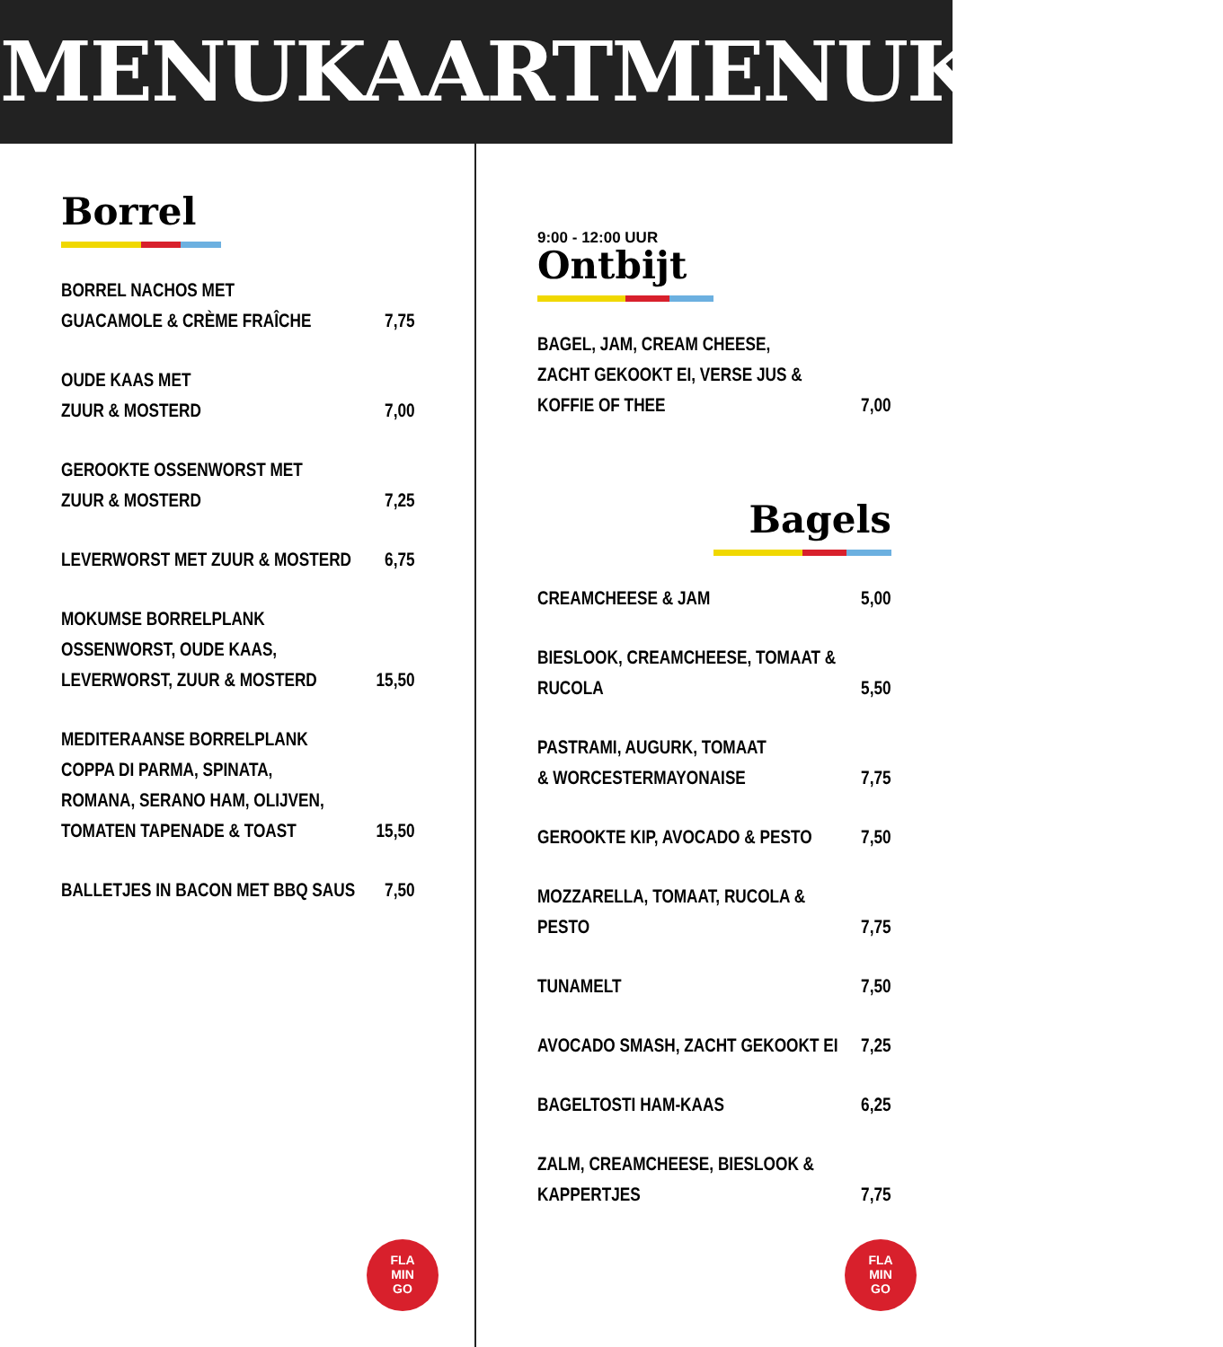MENUKAART MENUKAART
Borrel
BORREL NACHOS MET
GUACAMOLE & CRÈME FRAÎCHE 7,75
OUDE KAAS MET
ZUUR & MOSTERD 7,00
GEROOKTE OSSENWORST MET
ZUUR & MOSTERD 7,25
LEVERWORST MET ZUUR & MOSTERD 6,75
MOKUMSE BORRELPLANK
OSSENWORST, OUDE KAAS,
LEVERWORST, ZUUR & MOSTERD 15,50
MEDITERAANSE BORRELPLANK
COPPA DI PARMA, SPINATA,
ROMANA, SERANO HAM, OLIJVEN,
TOMATEN TAPENADE & TOAST 15,50
BALLETJES IN BACON MET BBQ SAUS 7,50
FLA
MIN
GO
9:00 - 12:00 UUR
Ontbijt
BAGEL, JAM, CREAM CHEESE,
ZACHT GEKOOKT EI, VERSE JUS & KOFFIE OF THEE 7,00
Bagels
CREAMCHEESE & JAM 5,00
BIESLOOK, CREAMCHEESE, TOMAAT & RUCOLA 5,50
PASTRAMI, AUGURK, TOMAAT
& WORCESTERMAYONAISE 7,75
GEROOKTE KIP, AVOCADO & PESTO 7,50
MOZZARELLA, TOMAAT, RUCOLA & PESTO 7,75
TUNAMELT 7,50
AVOCADO SMASH, ZACHT GEKOOKT EI 7,25
BAGELTOSTI HAM-KAAS 6,25
ZALM, CREAMCHEESE, BIESLOOK & KAPPERTJES 7,75
FLA
MIN
GO